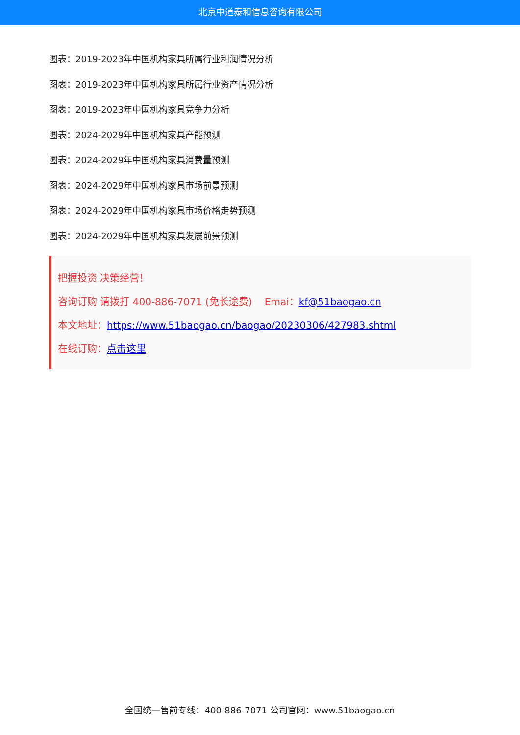北京中道泰和信息咨询有限公司
图表：2019-2023年中国机构家具所属行业利润情况分析
图表：2019-2023年中国机构家具所属行业资产情况分析
图表：2019-2023年中国机构家具竞争力分析
图表：2024-2029年中国机构家具产能预测
图表：2024-2029年中国机构家具消费量预测
图表：2024-2029年中国机构家具市场前景预测
图表：2024-2029年中国机构家具市场价格走势预测
图表：2024-2029年中国机构家具发展前景预测
把握投资 决策经营！
咨询订购 请拨打 400-886-7071 (免长途费) Emai：kf@51baogao.cn
本文地址：https://www.51baogao.cn/baogao/20230306/427983.shtml
在线订购：点击这里
全国统一售前专线：400-886-7071 公司官网：www.51baogao.cn